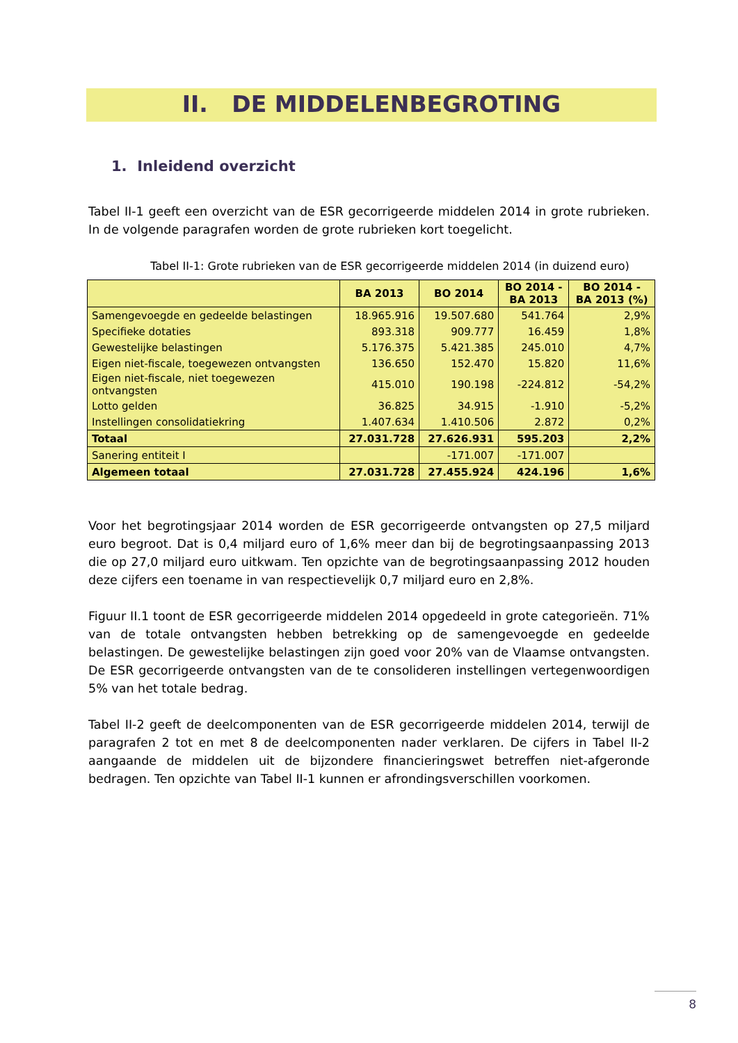II. DE MIDDELENBEGROTING
1. Inleidend overzicht
Tabel II-1 geeft een overzicht van de ESR gecorrigeerde middelen 2014 in grote rubrieken. In de volgende paragrafen worden de grote rubrieken kort toegelicht.
Tabel II-1: Grote rubrieken van de ESR gecorrigeerde middelen 2014 (in duizend euro)
| | BA 2013 | BO 2014 | BO 2014 - BA 2013 | BO 2014 - BA 2013 (%) |
| --- | --- | --- | --- | --- |
| Samengevoegde en gedeelde belastingen | 18.965.916 | 19.507.680 | 541.764 | 2,9% |
| Specifieke dotaties | 893.318 | 909.777 | 16.459 | 1,8% |
| Gewestelijke belastingen | 5.176.375 | 5.421.385 | 245.010 | 4,7% |
| Eigen niet-fiscale, toegewezen ontvangsten | 136.650 | 152.470 | 15.820 | 11,6% |
| Eigen niet-fiscale, niet toegewezen ontvangsten | 415.010 | 190.198 | -224.812 | -54,2% |
| Lotto gelden | 36.825 | 34.915 | -1.910 | -5,2% |
| Instellingen consolidatiekring | 1.407.634 | 1.410.506 | 2.872 | 0,2% |
| Totaal | 27.031.728 | 27.626.931 | 595.203 | 2,2% |
| Sanering entiteit I | | -171.007 | -171.007 | |
| Algemeen totaal | 27.031.728 | 27.455.924 | 424.196 | 1,6% |
Voor het begrotingsjaar 2014 worden de ESR gecorrigeerde ontvangsten op 27,5 miljard euro begroot. Dat is 0,4 miljard euro of 1,6% meer dan bij de begrotingsaanpassing 2013 die op 27,0 miljard euro uitkwam. Ten opzichte van de begrotingsaanpassing 2012 houden deze cijfers een toename in van respectievelijk 0,7 miljard euro en 2,8%.
Figuur II.1 toont de ESR gecorrigeerde middelen 2014 opgedeeld in grote categorieën. 71% van de totale ontvangsten hebben betrekking op de samengevoegde en gedeelde belastingen. De gewestelijke belastingen zijn goed voor 20% van de Vlaamse ontvangsten. De ESR gecorrigeerde ontvangsten van de te consolideren instellingen vertegenwoordigen 5% van het totale bedrag.
Tabel II-2 geeft de deelcomponenten van de ESR gecorrigeerde middelen 2014, terwijl de paragrafen 2 tot en met 8 de deelcomponenten nader verklaren. De cijfers in Tabel II-2 aangaande de middelen uit de bijzondere financieringswet betreffen niet-afgeronde bedragen. Ten opzichte van Tabel II-1 kunnen er afrondingsverschillen voorkomen.
8